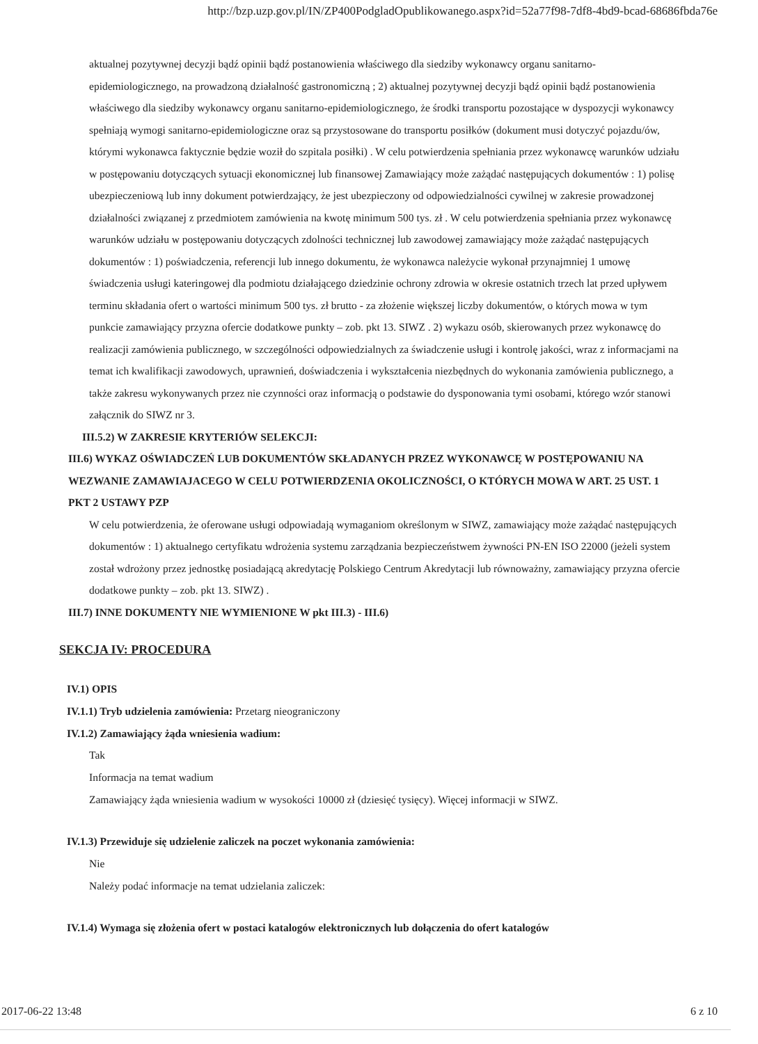http://bzp.uzp.gov.pl/IN/ZP400PodgladOpublikowanego.aspx?id=52a77f98-7df8-4bd9-bcad-68686fbda76e
aktualnej pozytywnej decyzji bądź opinii bądź postanowienia właściwego dla siedziby wykonawcy organu sanitarno-epidemiologicznego, na prowadzoną działalność gastronomiczną ; 2) aktualnej pozytywnej decyzji bądź opinii bądź postanowienia właściwego dla siedziby wykonawcy organu sanitarno-epidemiologicznego, że środki transportu pozostające w dyspozycji wykonawcy spełniają wymogi sanitarno-epidemiologiczne oraz są przystosowane do transportu posiłków (dokument musi dotyczyć pojazdu/ów, którymi wykonawca faktycznie będzie woził do szpitala posiłki) . W celu potwierdzenia spełniania przez wykonawcę warunków udziału w postępowaniu dotyczących sytuacji ekonomicznej lub finansowej Zamawiający może zażądać następujących dokumentów : 1) polisę ubezpieczeniową lub inny dokument potwierdzający, że jest ubezpieczony od odpowiedzialności cywilnej w zakresie prowadzonej działalności związanej z przedmiotem zamówienia na kwotę minimum 500 tys. zł . W celu potwierdzenia spełniania przez wykonawcę warunków udziału w postępowaniu dotyczących zdolności technicznej lub zawodowej zamawiający może zażądać następujących dokumentów : 1) poświadczenia, referencji lub innego dokumentu, że wykonawca należycie wykonał przynajmniej 1 umowę świadczenia usługi kateringowej dla podmiotu działającego dziedzinie ochrony zdrowia w okresie ostatnich trzech lat przed upływem terminu składania ofert o wartości minimum 500 tys. zł brutto - za złożenie większej liczby dokumentów, o których mowa w tym punkcie zamawiający przyzna ofercie dodatkowe punkty – zob. pkt 13. SIWZ . 2) wykazu osób, skierowanych przez wykonawcę do realizacji zamówienia publicznego, w szczególności odpowiedzialnych za świadczenie usługi i kontrolę jakości, wraz z informacjami na temat ich kwalifikacji zawodowych, uprawnień, doświadczenia i wykształcenia niezbędnych do wykonania zamówienia publicznego, a także zakresu wykonywanych przez nie czynności oraz informacją o podstawie do dysponowania tymi osobami, którego wzór stanowi załącznik do SIWZ nr 3.
III.5.2) W ZAKRESIE KRYTERIÓW SELEKCJI:
III.6) WYKAZ OŚWIADCZEŃ LUB DOKUMENTÓW SKŁADANYCH PRZEZ WYKONAWCĘ W POSTĘPOWANIU NA WEZWANIE ZAMAWIAJACEGO W CELU POTWIERDZENIA OKOLICZNOŚCI, O KTÓRYCH MOWA W ART. 25 UST. 1 PKT 2 USTAWY PZP
W celu potwierdzenia, że oferowane usługi odpowiadają wymaganiom określonym w SIWZ, zamawiający może zażądać następujących dokumentów : 1) aktualnego certyfikatu wdrożenia systemu zarządzania bezpieczeństwem żywności PN-EN ISO 22000 (jeżeli system został wdrożony przez jednostkę posiadającą akredytację Polskiego Centrum Akredytacji lub równoważny, zamawiający przyzna ofercie dodatkowe punkty – zob. pkt 13. SIWZ) .
III.7) INNE DOKUMENTY NIE WYMIENIONE W pkt III.3) - III.6)
SEKCJA IV: PROCEDURA
IV.1) OPIS
IV.1.1) Tryb udzielenia zamówienia: Przetarg nieograniczony
IV.1.2) Zamawiający żąda wniesienia wadium:
Tak
Informacja na temat wadium
Zamawiający żąda wniesienia wadium w wysokości 10000 zł (dziesięć tysięcy). Więcej informacji w SIWZ.
IV.1.3) Przewiduje się udzielenie zaliczek na poczet wykonania zamówienia:
Nie
Należy podać informacje na temat udzielania zaliczek:
IV.1.4) Wymaga się złożenia ofert w postaci katalogów elektronicznych lub dołączenia do ofert katalogów
2017-06-22 13:48 6 z 10